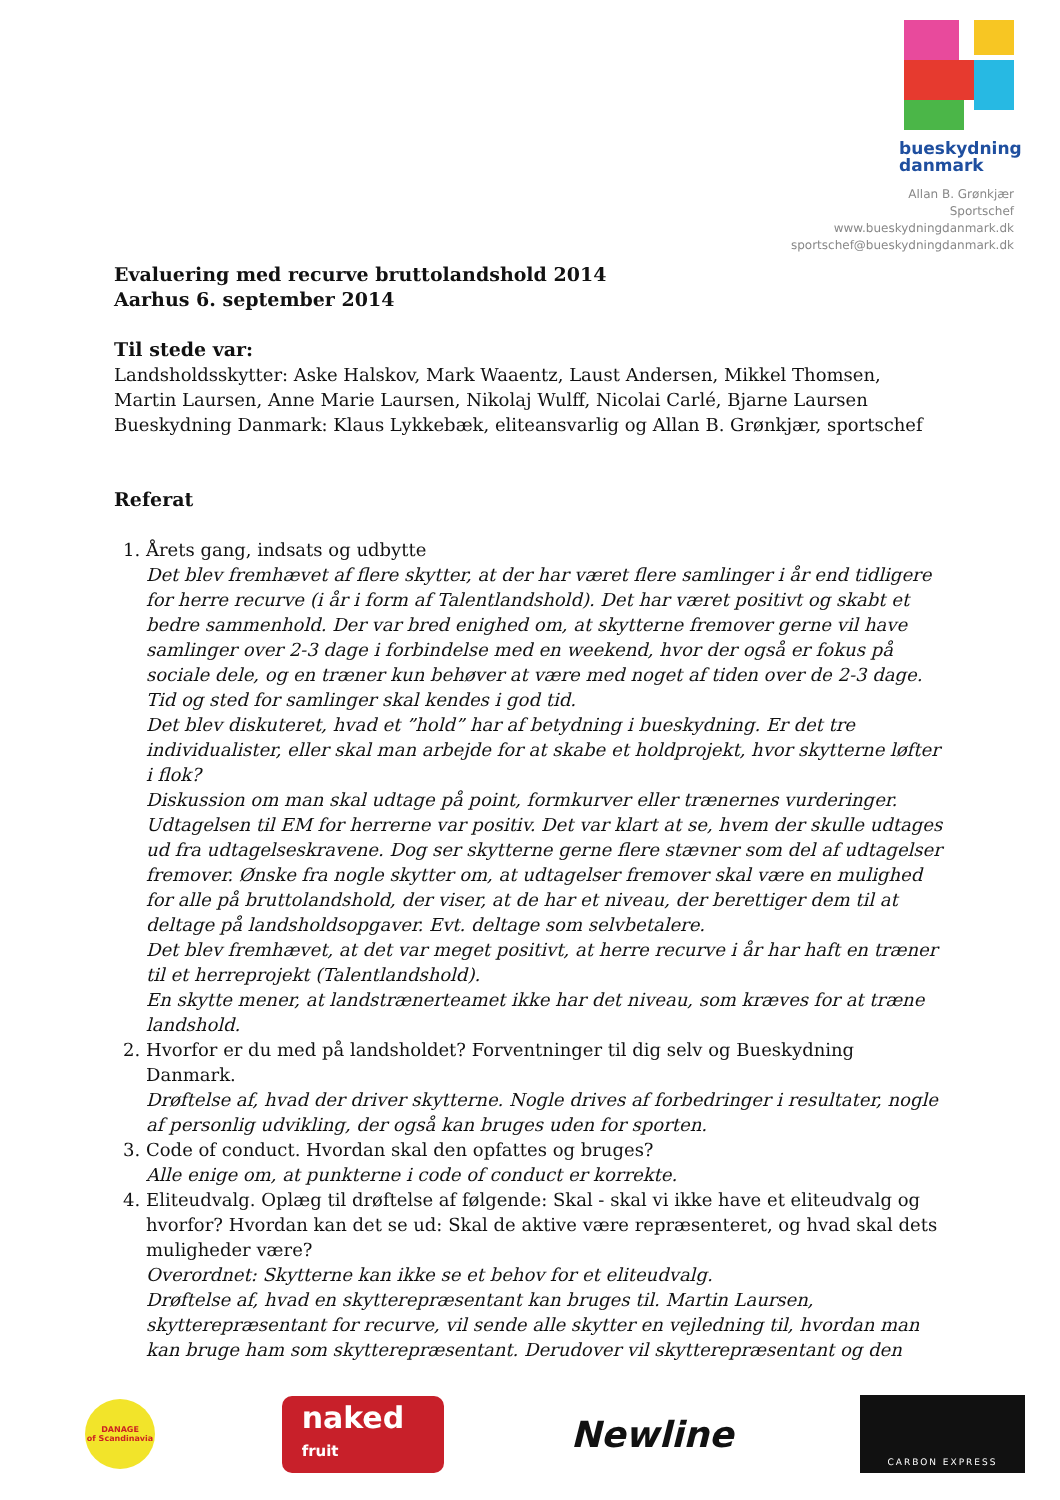bueskydning
danmark
Allan B. Grønkjær
Sportschef
www.bueskydningdanmark.dk
sportschef@bueskydningdanmark.dk
Evaluering med recurve bruttolandshold 2014
Aarhus 6. september 2014
Til stede var:
Landsholdsskytter: Aske Halskov, Mark Waaentz, Laust Andersen, Mikkel Thomsen, Martin Laursen, Anne Marie Laursen, Nikolaj Wulff, Nicolai Carlé, Bjarne Laursen
Bueskydning Danmark: Klaus Lykkebæk, eliteansvarlig og Allan B. Grønkjær, sportschef
Referat
1. Årets gang, indsats og udbytte
Det blev fremhævet af flere skytter, at der har været flere samlinger i år end tidligere for herre recurve (i år i form af Talentlandshold). Det har været positivt og skabt et bedre sammenhold. Der var bred enighed om, at skytterne fremover gerne vil have samlinger over 2-3 dage i forbindelse med en weekend, hvor der også er fokus på sociale dele, og en træner kun behøver at være med noget af tiden over de 2-3 dage. Tid og sted for samlinger skal kendes i god tid.
Det blev diskuteret, hvad et ”hold” har af betydning i bueskydning. Er det tre individualister, eller skal man arbejde for at skabe et holdprojekt, hvor skytterne løfter i flok?
Diskussion om man skal udtage på point, formkurver eller trænernes vurderinger. Udtagelsen til EM for herrerne var positiv. Det var klart at se, hvem der skulle udtages ud fra udtagelseskravene. Dog ser skytterne gerne flere stævner som del af udtagelser fremover. Ønske fra nogle skytter om, at udtagelser fremover skal være en mulighed for alle på bruttolandshold, der viser, at de har et niveau, der berettiger dem til at deltage på landsholdsopgaver. Evt. deltage som selvbetalere.
Det blev fremhævet, at det var meget positivt, at herre recurve i år har haft en træner til et herreprojekt (Talentlandshold).
En skytte mener, at landstrænerteamet ikke har det niveau, som kræves for at træne landshold.
2. Hvorfor er du med på landsholdet? Forventninger til dig selv og Bueskydning Danmark.
Drøftelse af, hvad der driver skytterne. Nogle drives af forbedringer i resultater, nogle af personlig udvikling, der også kan bruges uden for sporten.
3. Code of conduct. Hvordan skal den opfattes og bruges?
Alle enige om, at punkterne i code of conduct er korrekte.
4. Eliteudvalg. Oplæg til drøftelse af følgende: Skal - skal vi ikke have et eliteudvalg og hvorfor? Hvordan kan det se ud: Skal de aktive være repræsenteret, og hvad skal dets muligheder være?
Overordnet: Skytterne kan ikke se et behov for et eliteudvalg.
Drøftelse af, hvad en skytterepræsentant kan bruges til. Martin Laursen, skytterepræsentant for recurve, vil sende alle skytter en vejledning til, hvordan man kan bruge ham som skytterepræsentant. Derudover vil skytterepræsentant og den
DANAGE
of Scandinavia
naked
fruit
Newline
CARBON EXPRESS